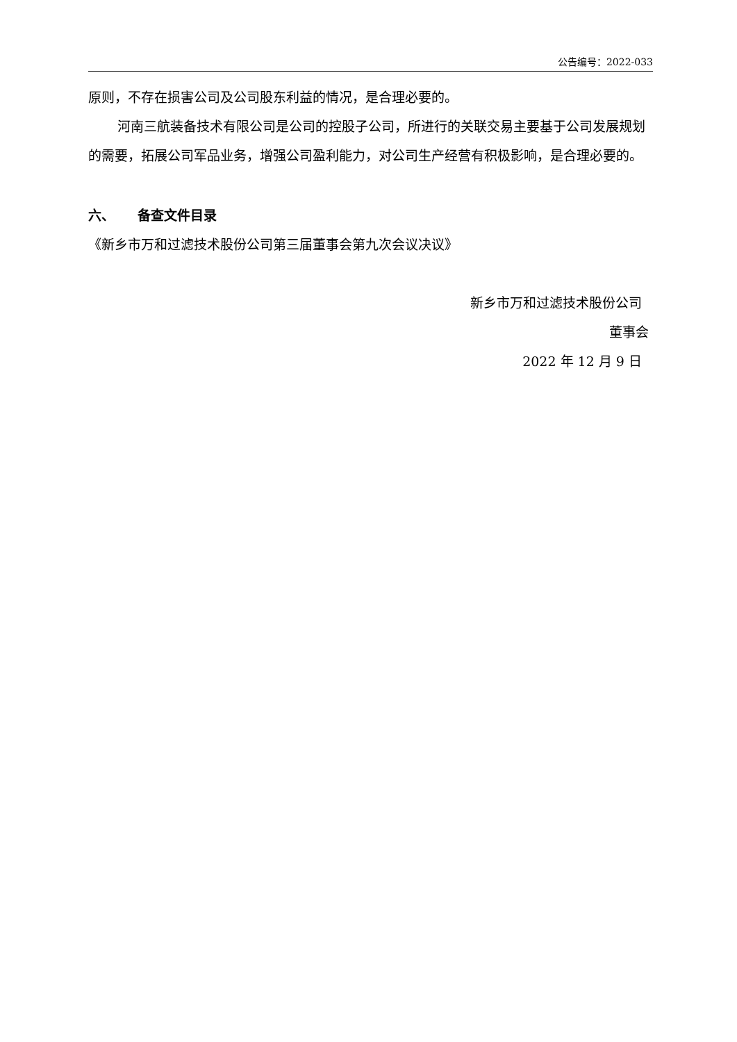公告编号：2022-033
原则，不存在损害公司及公司股东利益的情况，是合理必要的。
河南三航装备技术有限公司是公司的控股子公司，所进行的关联交易主要基于公司发展规划的需要，拓展公司军品业务，增强公司盈利能力，对公司生产经营有积极影响，是合理必要的。
六、 备查文件目录
《新乡市万和过滤技术股份公司第三届董事会第九次会议决议》
新乡市万和过滤技术股份公司
董事会
2022 年 12 月 9 日